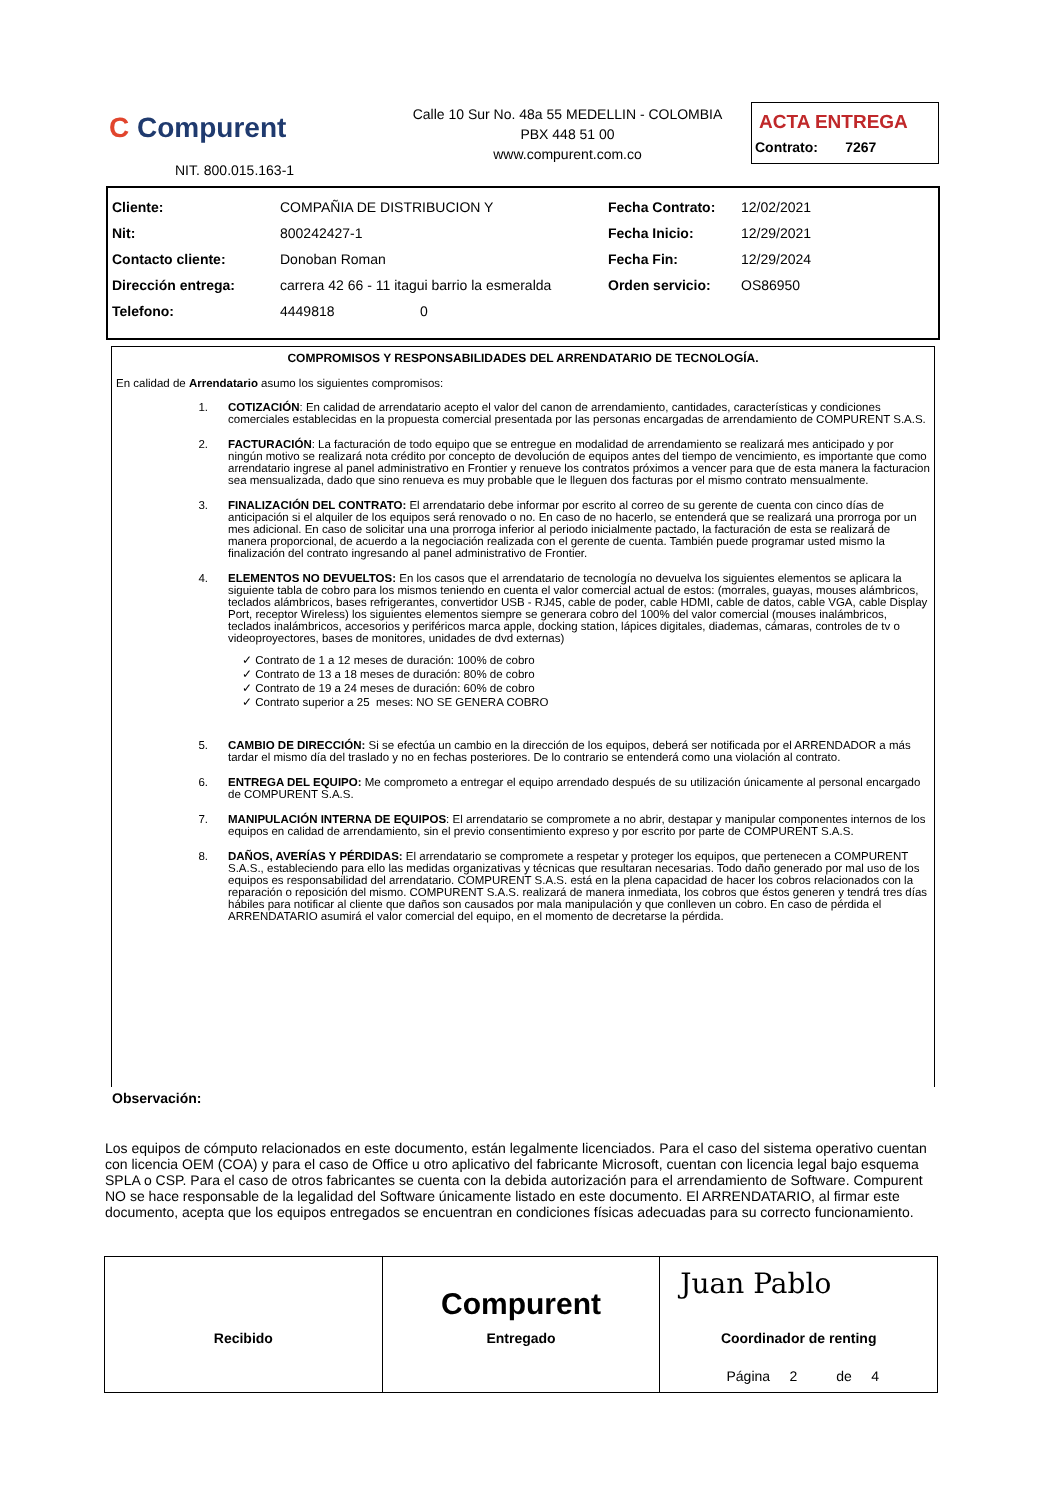C Compurent
NIT. 800.015.163-1
Calle 10 Sur No. 48a 55 MEDELLIN - COLOMBIA
PBX 448 51 00
www.compurent.com.co
ACTA ENTREGA
Contrato: 7267
| Cliente: | COMPAÑIA DE DISTRIBUCION Y | Fecha Contrato: | 12/02/2021 |
| Nit: | 800242427-1 | Fecha Inicio: | 12/29/2021 |
| Contacto cliente: | Donoban Roman | Fecha Fin: | 12/29/2024 |
| Dirección entrega: | carrera 42 66 - 11 itagui barrio la esmeralda | Orden servicio: | OS86950 |
| Telefono: | 4449818 0 | | |
COMPROMISOS Y RESPONSABILIDADES DEL ARRENDATARIO DE TECNOLOGÍA.
En calidad de Arrendatario asumo los siguientes compromisos:
1. COTIZACIÓN: En calidad de arrendatario acepto el valor del canon de arrendamiento, cantidades, características y condiciones comerciales establecidas en la propuesta comercial presentada por las personas encargadas de arrendamiento de COMPURENT S.A.S.
2. FACTURACIÓN: La facturación de todo equipo que se entregue en modalidad de arrendamiento se realizará mes anticipado y por ningún motivo se realizará nota crédito por concepto de devolución de equipos antes del tiempo de vencimiento, es importante que como arrendatario ingrese al panel administrativo en Frontier y renueve los contratos próximos a vencer para que de esta manera la facturacion sea mensualizada, dado que sino renueva es muy probable que le lleguen dos facturas por el mismo contrato mensualmente.
3. FINALIZACIÓN DEL CONTRATO: El arrendatario debe informar por escrito al correo de su gerente de cuenta con cinco días de anticipación si el alquiler de los equipos será renovado o no. En caso de no hacerlo, se entenderá que se realizará una prorroga por un mes adicional. En caso de solicitar una una prorroga inferior al periodo inicialmente pactado, la facturación de esta se realizará de manera proporcional, de acuerdo a la negociación realizada con el gerente de cuenta. También puede programar usted mismo la finalización del contrato ingresando al panel administrativo de Frontier.
4. ELEMENTOS NO DEVUELTOS: En los casos que el arrendatario de tecnología no devuelva los siguientes elementos se aplicara la siguiente tabla de cobro para los mismos teniendo en cuenta el valor comercial actual de estos: (morrales, guayas, mouses alámbricos, teclados alámbricos, bases refrigerantes, convertidor USB - RJ45, cable de poder, cable HDMI, cable de datos, cable VGA, cable Display Port, receptor Wireless) los siguientes elementos siempre se generara cobro del 100% del valor comercial (mouses inalámbricos, teclados inalámbricos, accesorios y periféricos marca apple, docking station, lápices digitales, diademas, cámaras, controles de tv o videoproyectores, bases de monitores, unidades de dvd externas)
✓ Contrato de 1 a 12 meses de duración: 100% de cobro
✓ Contrato de 13 a 18 meses de duración: 80% de cobro
✓ Contrato de 19 a 24 meses de duración: 60% de cobro
✓ Contrato superior a 25 meses: NO SE GENERA COBRO
5. CAMBIO DE DIRECCIÓN: Si se efectúa un cambio en la dirección de los equipos, deberá ser notificada por el ARRENDADOR a más tardar el mismo día del traslado y no en fechas posteriores. De lo contrario se entenderá como una violación al contrato.
6. ENTREGA DEL EQUIPO: Me comprometo a entregar el equipo arrendado después de su utilización únicamente al personal encargado de COMPURENT S.A.S.
7. MANIPULACIÓN INTERNA DE EQUIPOS: El arrendatario se compromete a no abrir, destapar y manipular componentes internos de los equipos en calidad de arrendamiento, sin el previo consentimiento expreso y por escrito por parte de COMPURENT S.A.S.
8. DAÑOS, AVERÍAS Y PÉRDIDAS: El arrendatario se compromete a respetar y proteger los equipos, que pertenecen a COMPURENT S.A.S., estableciendo para ello las medidas organizativas y técnicas que resultaran necesarias. Todo daño generado por mal uso de los equipos es responsabilidad del arrendatario. COMPURENT S.A.S. está en la plena capacidad de hacer los cobros relacionados con la reparación o reposición del mismo. COMPURENT S.A.S. realizará de manera inmediata, los cobros que éstos generen y tendrá tres días hábiles para notificar al cliente que daños son causados por mala manipulación y que conlleven un cobro. En caso de pérdida el ARRENDATARIO asumirá el valor comercial del equipo, en el momento de decretarse la pérdida.
Observación:
Los equipos de cómputo relacionados en este documento, están legalmente licenciados. Para el caso del sistema operativo cuentan con licencia OEM (COA) y para el caso de Office u otro aplicativo del fabricante Microsoft, cuentan con licencia legal bajo esquema SPLA o CSP. Para el caso de otros fabricantes se cuenta con la debida autorización para el arrendamiento de Software. Compurent NO se hace responsable de la legalidad del Software únicamente listado en este documento. El ARRENDATARIO, al firmar este documento, acepta que los equipos entregados se encuentran en condiciones físicas adecuadas para su correcto funcionamiento.
Recibido
Compurent
Entregado
Juan Pablo
Coordinador de renting
Página 2 de 4